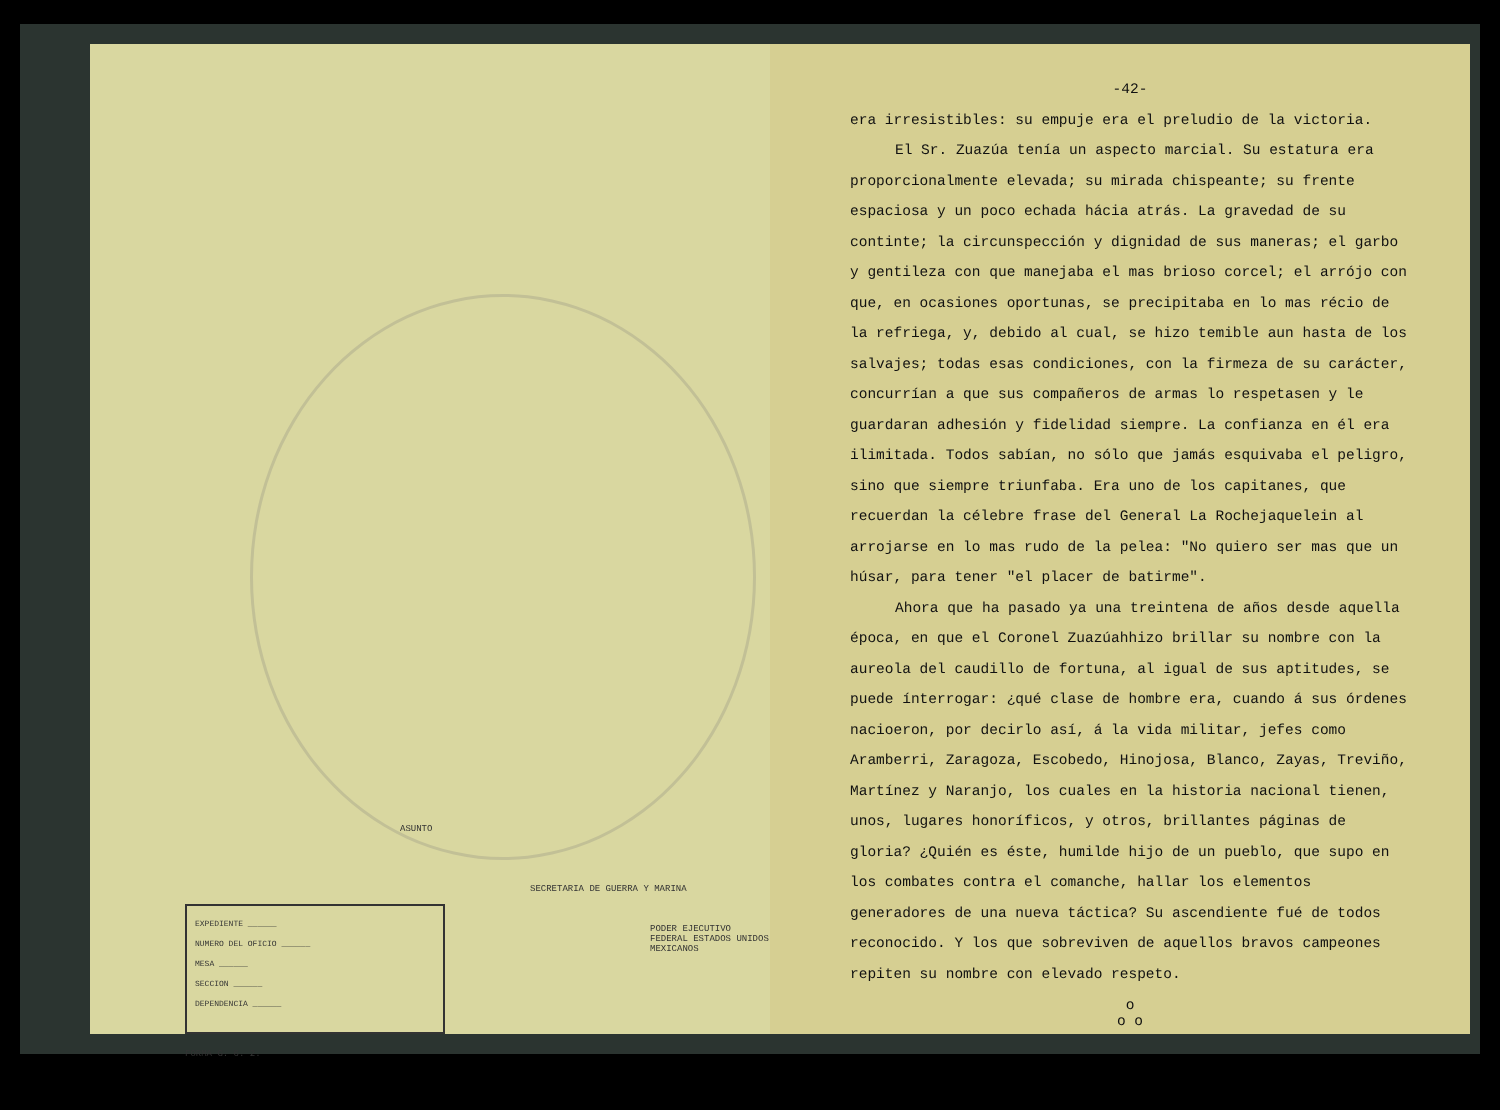ASUNTO
SECRETARIA DE GUERRA Y MARINA
EXPEDIENTE ______
NUMERO DEL OFICIO ______
MESA ______
SECCION ______
DEPENDENCIA ______
FORMA G. 6. 2.
PODER EJECUTIVO FEDERAL ESTADOS UNIDOS MEXICANOS
-42-
era irresistibles: su empuje era el preludio de la victoria.
El Sr. Zuazúa tenía un aspecto marcial. Su estatura era proporcionalmente elevada; su mirada chispeante; su frente espaciosa y un poco echada hácia atrás. La gravedad de su continte; la circunspección y dignidad de sus maneras; el garbo y gentileza con que manejaba el mas brioso corcel; el arrójo con que, en ocasiones oportunas, se precipitaba en lo mas récio de la refriega, y, debido al cual, se hizo temible aun hasta de los salvajes; todas esas condiciones, con la firmeza de su carácter, concurrían a que sus compañeros de armas lo respetasen y le guardaran adhesión y fidelidad siempre. La confianza en él era ilimitada. Todos sabían, no sólo que jamás esquivaba el peligro, sino que siempre triunfaba. Era uno de los capitanes, que recuerdan la célebre frase del General La Rochejaquelein al arrojarse en lo mas rudo de la pelea: "No quiero ser mas que un húsar, para tener "el placer de batirme".
Ahora que ha pasado ya una treintena de años desde aquella época, en que el Coronel Zuazúahhizo brillar su nombre con la aureola del caudillo de fortuna, al igual de sus aptitudes, se puede ínterrogar: ¿qué clase de hombre era, cuando á sus órdenes nacioeron, por decirlo así, á la vida militar, jefes como Aramberri, Zaragoza, Escobedo, Hinojosa, Blanco, Zayas, Treviño, Martínez y Naranjo, los cuales en la historia nacional tienen, unos, lugares honoríficos, y otros, brillantes páginas de gloria? ¿Quién es éste, humilde hijo de un pueblo, que supo en los combates contra el comanche, hallar los elementos generadores de una nueva táctica? Su ascendiente fué de todos reconocido. Y los que sobreviven de aquellos bravos campeones repiten su nombre con elevado respeto.
o
o o